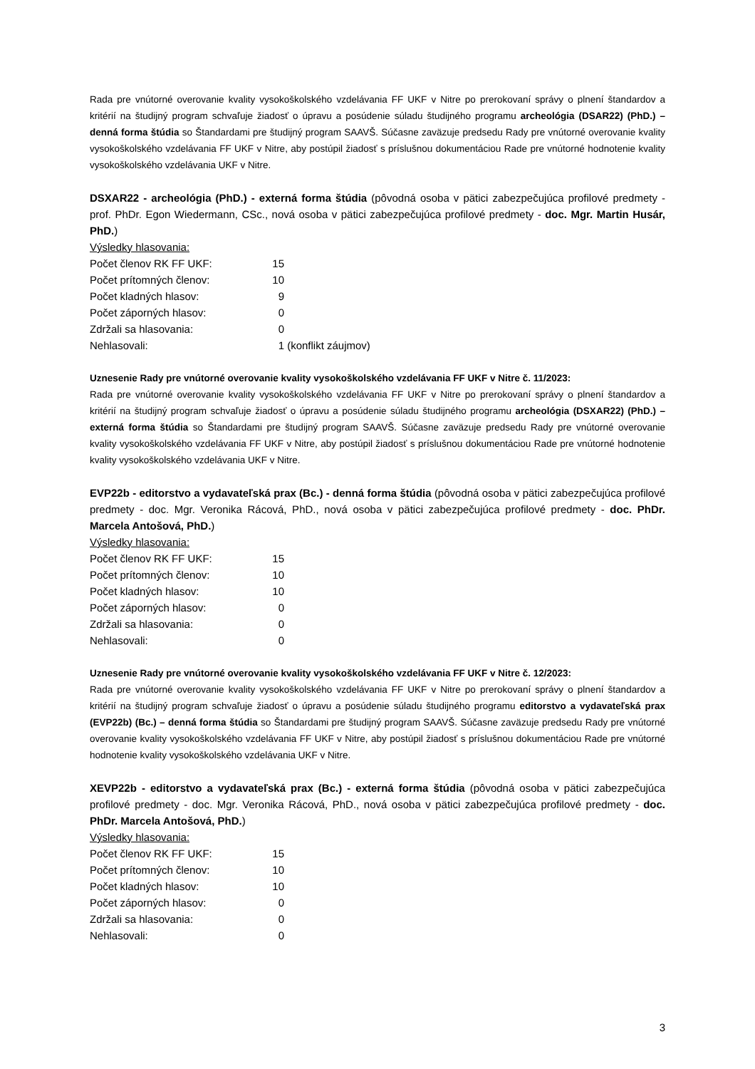Rada pre vnútorné overovanie kvality vysokoškolského vzdelávania FF UKF v Nitre po prerokovaní správy o plnení štandardov a kritérií na študijný program schvaľuje žiadosť o úpravu a posúdenie súladu študijného programu archeológia (DSAR22) (PhD.) – denná forma štúdia so Štandardami pre študijný program SAAVŠ. Súčasne zaväzuje predsedu Rady pre vnútorné overovanie kvality vysokoškolského vzdelávania FF UKF v Nitre, aby postúpil žiadosť s príslušnou dokumentáciou Rade pre vnútorné hodnotenie kvality vysokoškolského vzdelávania UKF v Nitre.
DSXAR22 - archeológia (PhD.) - externá forma štúdia (pôvodná osoba v pätici zabezpečujúca profilové predmety - prof. PhDr. Egon Wiedermann, CSc., nová osoba v pätici zabezpečujúca profilové predmety - doc. Mgr. Martin Husár, PhD.)
Výsledky hlasovania:
| Počet členov RK FF UKF: | 15 | |
| Počet prítomných členov: | 10 | |
| Počet kladných hlasov: | 9 | |
| Počet záporných hlasov: | 0 | |
| Zdržali sa hlasovania: | 0 | |
| Nehlasovali: | 1 | (konflikt záujmov) |
Uznesenie Rady pre vnútorné overovanie kvality vysokoškolského vzdelávania FF UKF v Nitre č. 11/2023:
Rada pre vnútorné overovanie kvality vysokoškolského vzdelávania FF UKF v Nitre po prerokovaní správy o plnení štandardov a kritérií na študijný program schvaľuje žiadosť o úpravu a posúdenie súladu študijného programu archeológia (DSXAR22) (PhD.) – externá forma štúdia so Štandardami pre študijný program SAAVŠ. Súčasne zaväzuje predsedu Rady pre vnútorné overovanie kvality vysokoškolského vzdelávania FF UKF v Nitre, aby postúpil žiadosť s príslušnou dokumentáciou Rade pre vnútorné hodnotenie kvality vysokoškolského vzdelávania UKF v Nitre.
EVP22b - editorstvo a vydavateľská prax (Bc.) - denná forma štúdia (pôvodná osoba v pätici zabezpečujúca profilové predmety - doc. Mgr. Veronika Rácová, PhD., nová osoba v pätici zabezpečujúca profilové predmety - doc. PhDr. Marcela Antošová, PhD.)
Výsledky hlasovania:
| Počet členov RK FF UKF: | 15 |
| Počet prítomných členov: | 10 |
| Počet kladných hlasov: | 10 |
| Počet záporných hlasov: | 0 |
| Zdržali sa hlasovania: | 0 |
| Nehlasovali: | 0 |
Uznesenie Rady pre vnútorné overovanie kvality vysokoškolského vzdelávania FF UKF v Nitre č. 12/2023:
Rada pre vnútorné overovanie kvality vysokoškolského vzdelávania FF UKF v Nitre po prerokovaní správy o plnení štandardov a kritérií na študijný program schvaľuje žiadosť o úpravu a posúdenie súladu študijného programu editorstvo a vydavateľská prax (EVP22b) (Bc.) – denná forma štúdia so Štandardami pre študijný program SAAVŠ. Súčasne zaväzuje predsedu Rady pre vnútorné overovanie kvality vysokoškolského vzdelávania FF UKF v Nitre, aby postúpil žiadosť s príslušnou dokumentáciou Rade pre vnútorné hodnotenie kvality vysokoškolského vzdelávania UKF v Nitre.
XEVP22b - editorstvo a vydavateľská prax (Bc.) - externá forma štúdia (pôvodná osoba v pätici zabezpečujúca profilové predmety - doc. Mgr. Veronika Rácová, PhD., nová osoba v pätici zabezpečujúca profilové predmety - doc. PhDr. Marcela Antošová, PhD.)
Výsledky hlasovania:
| Počet členov RK FF UKF: | 15 |
| Počet prítomných členov: | 10 |
| Počet kladných hlasov: | 10 |
| Počet záporných hlasov: | 0 |
| Zdržali sa hlasovania: | 0 |
| Nehlasovali: | 0 |
3